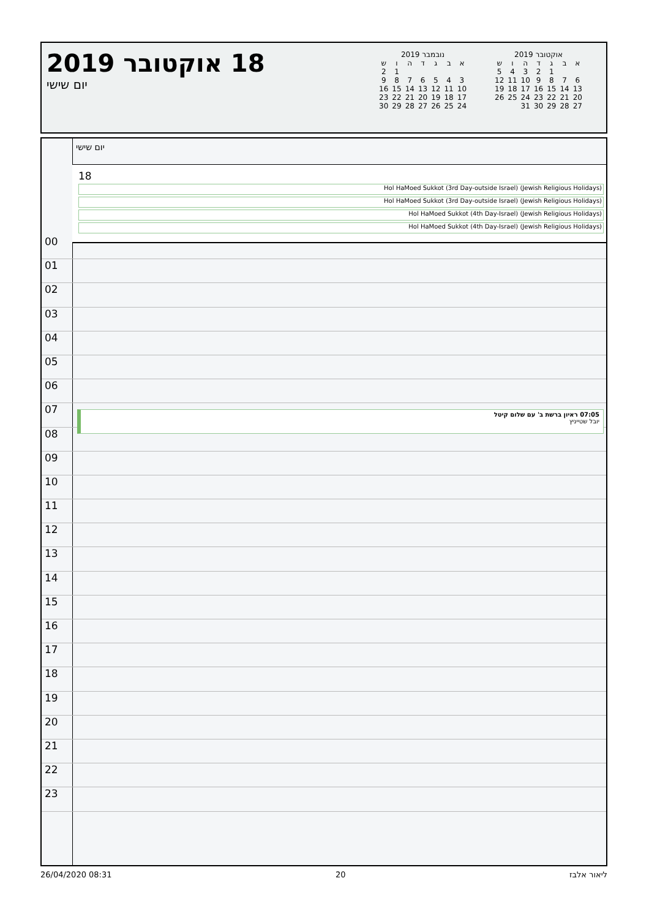18 אוקטובר 2019
יום שישי
נובמבר 2019
| א | ב | ג | ד | ה | ו | ש |
| --- | --- | --- | --- | --- | --- | --- |
| | | | | | 1 | 2 |
| 3 | 4 | 5 | 6 | 7 | 8 | 9 |
| 10 | 11 | 12 | 13 | 14 | 15 | 16 |
| 17 | 18 | 19 | 20 | 21 | 22 | 23 |
| 24 | 25 | 26 | 27 | 28 | 29 | 30 |
אוקטובר 2019
| א | ב | ג | ד | ה | ו | ש |
| --- | --- | --- | --- | --- | --- | --- |
| | | 1 | 2 | 3 | 4 | 5 |
| 6 | 7 | 8 | 9 | 10 | 11 | 12 |
| 13 | 14 | 15 | 16 | 17 | 18 | 19 |
| 20 | 21 | 22 | 23 | 24 | 25 | 26 |
| 27 | 28 | 29 | 30 | 31 | | |
יום שישי
18
Hol HaMoed Sukkot (3rd Day-outside Israel) (Jewish Religious Holidays)
Hol HaMoed Sukkot (3rd Day-outside Israel) (Jewish Religious Holidays)
Hol HaMoed Sukkot (4th Day-Israel) (Jewish Religious Holidays)
Hol HaMoed Sukkot (4th Day-Israel) (Jewish Religious Holidays)
00
01
02
03
04
05
06
07
08
09
10
11
12
13
14
15
16
17
18
19
20
21
22
23
07:05 ראיון ברשת ב' עם שלום קיטל
יובל שטייניץ
26/04/2020 08:31 20 ליאור אלבז